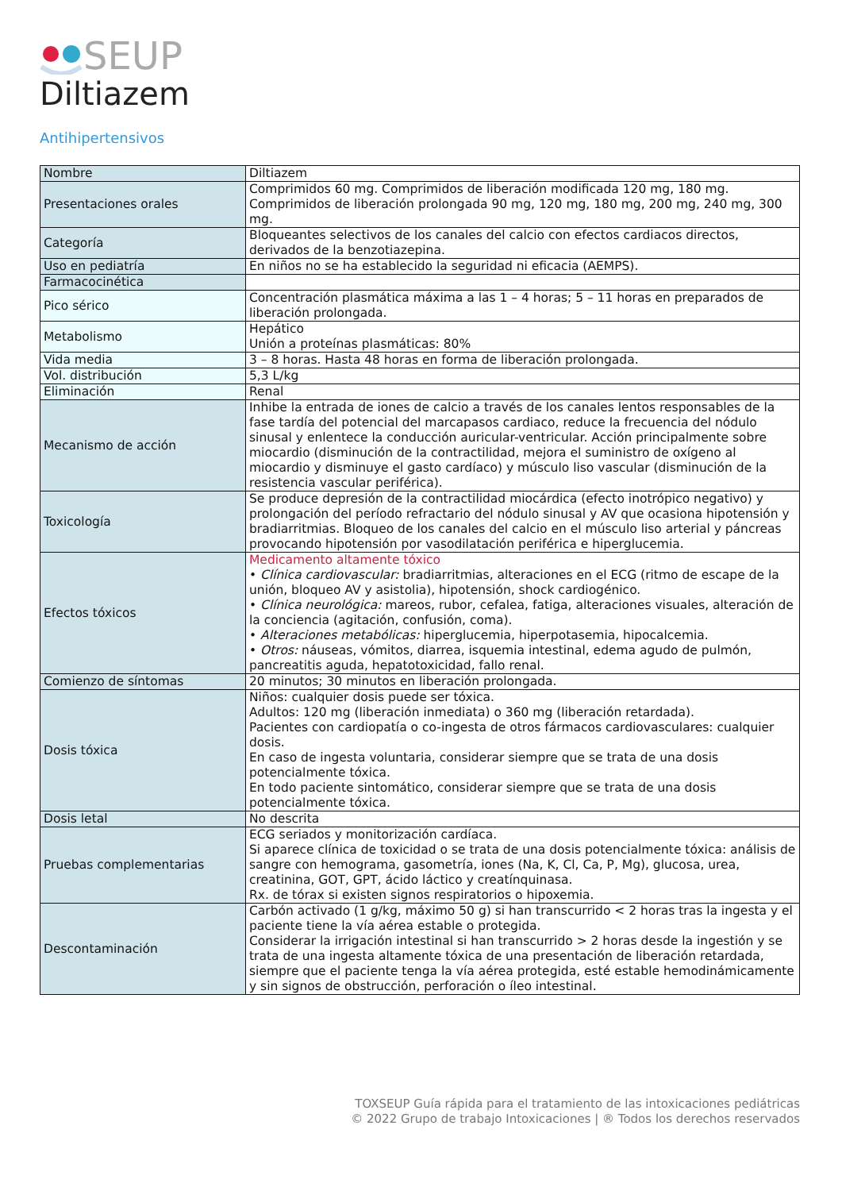SEUP
Diltiazem
Antihipertensivos
| Nombre | Diltiazem |
| Presentaciones orales | Comprimidos 60 mg. Comprimidos de liberación modificada 120 mg, 180 mg. Comprimidos de liberación prolongada 90 mg, 120 mg, 180 mg, 200 mg, 240 mg, 300 mg. |
| Categoría | Bloqueantes selectivos de los canales del calcio con efectos cardiacos directos, derivados de la benzotiazepina. |
| Uso en pediatría | En niños no se ha establecido la seguridad ni eficacia (AEMPS). |
| Farmacocinética | |
| Pico sérico | Concentración plasmática máxima a las 1 – 4 horas; 5 – 11 horas en preparados de liberación prolongada. |
| Metabolismo | Hepático Unión a proteínas plasmáticas: 80% |
| Vida media | 3 – 8 horas. Hasta 48 horas en forma de liberación prolongada. |
| Vol. distribución | 5,3 L/kg |
| Eliminación | Renal |
| Mecanismo de acción | Inhibe la entrada de iones de calcio a través de los canales lentos responsables de la fase tardía del potencial del marcapasos cardiaco, reduce la frecuencia del nódulo sinusal y enlentece la conducción auricular-ventricular. Acción principalmente sobre miocardio (disminución de la contractilidad, mejora el suministro de oxígeno al miocardio y disminuye el gasto cardíaco) y músculo liso vascular (disminución de la resistencia vascular periférica). |
| Toxicología | Se produce depresión de la contractilidad miocárdica (efecto inotrópico negativo) y prolongación del período refractario del nódulo sinusal y AV que ocasiona hipotensión y bradiarritmias. Bloqueo de los canales del calcio en el músculo liso arterial y páncreas provocando hipotensión por vasodilatación periférica e hiperglucemia. |
| Efectos tóxicos | Medicamento altamente tóxico • Clínica cardiovascular: bradiarritmias, alteraciones en el ECG (ritmo de escape de la unión, bloqueo AV y asistolia), hipotensión, shock cardiogénico. • Clínica neurológica: mareos, rubor, cefalea, fatiga, alteraciones visuales, alteración de la conciencia (agitación, confusión, coma). • Alteraciones metabólicas: hiperglucemia, hiperpotasemia, hipocalcemia. • Otros: náuseas, vómitos, diarrea, isquemia intestinal, edema agudo de pulmón, pancreatitis aguda, hepatotoxicidad, fallo renal. |
| Comienzo de síntomas | 20 minutos; 30 minutos en liberación prolongada. |
| Dosis tóxica | Niños: cualquier dosis puede ser tóxica. Adultos: 120 mg (liberación inmediata) o 360 mg (liberación retardada). Pacientes con cardiopatía o co-ingesta de otros fármacos cardiovasculares: cualquier dosis. En caso de ingesta voluntaria, considerar siempre que se trata de una dosis potencialmente tóxica. En todo paciente sintomático, considerar siempre que se trata de una dosis potencialmente tóxica. |
| Dosis letal | No descrita |
| Pruebas complementarias | ECG seriados y monitorización cardíaca. Si aparece clínica de toxicidad o se trata de una dosis potencialmente tóxica: análisis de sangre con hemograma, gasometría, iones (Na, K, Cl, Ca, P, Mg), glucosa, urea, creatinina, GOT, GPT, ácido láctico y creatínquinasa. Rx. de tórax si existen signos respiratorios o hipoxemia. |
| Descontaminación | Carbón activado (1 g/kg, máximo 50 g) si han transcurrido < 2 horas tras la ingesta y el paciente tiene la vía aérea estable o protegida. Considerar la irrigación intestinal si han transcurrido > 2 horas desde la ingestión y se trata de una ingesta altamente tóxica de una presentación de liberación retardada, siempre que el paciente tenga la vía aérea protegida, esté estable hemodinámicamente y sin signos de obstrucción, perforación o íleo intestinal. |
TOXSEUP Guía rápida para el tratamiento de las intoxicaciones pediátricas
© 2022 Grupo de trabajo Intoxicaciones | ® Todos los derechos reservados